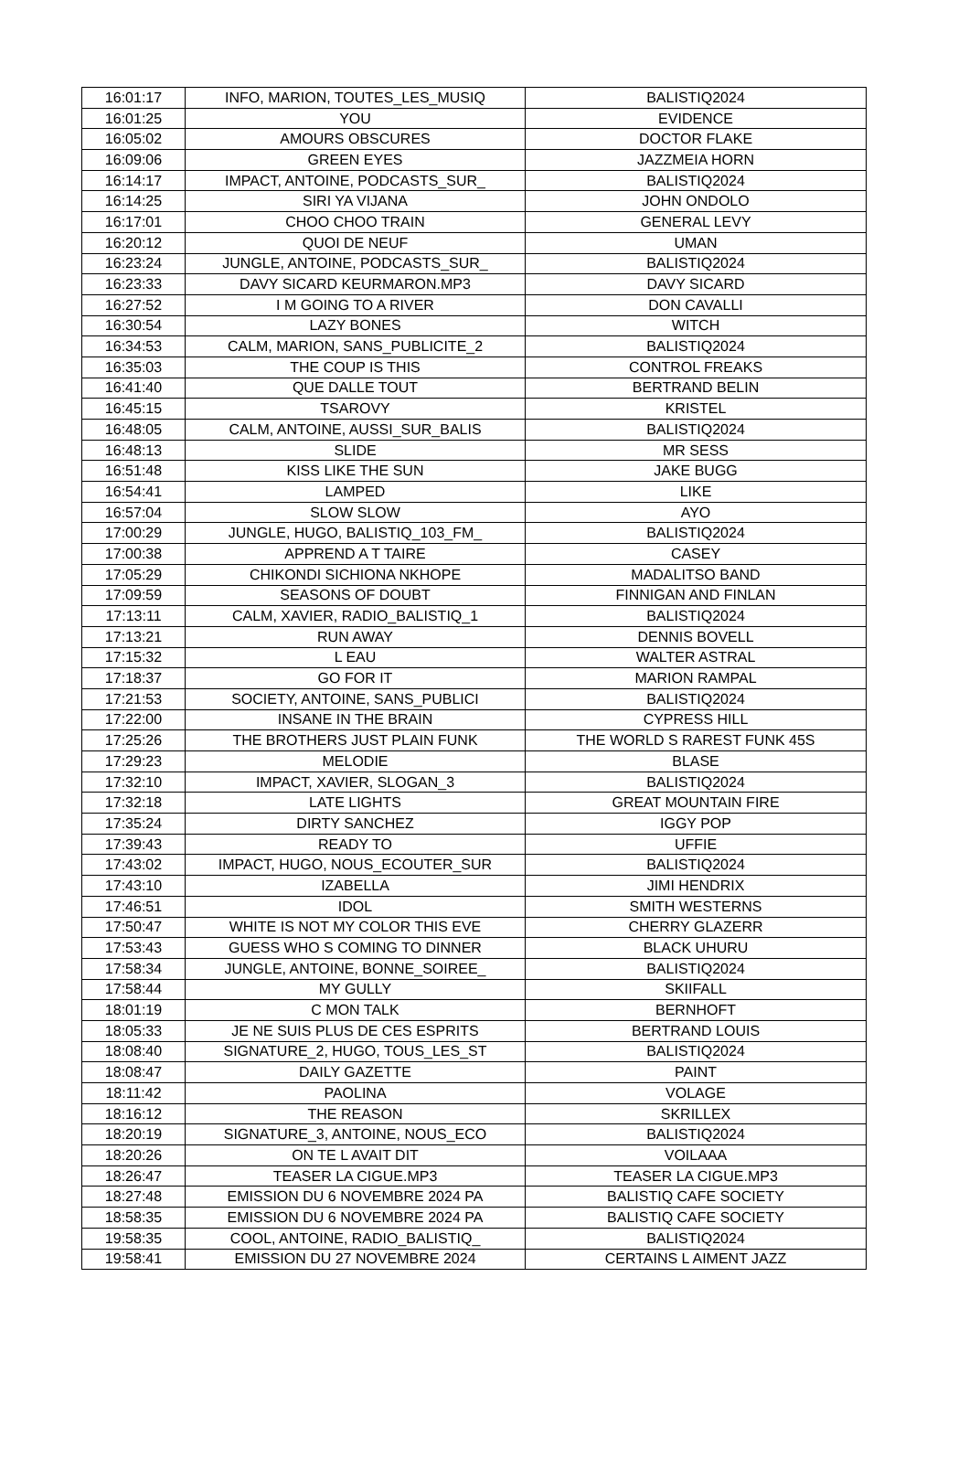| 16:01:17 | INFO, MARION, TOUTES_LES_MUSIQ | BALISTIQ2024 |
| 16:01:25 | YOU | EVIDENCE |
| 16:05:02 | AMOURS OBSCURES | DOCTOR FLAKE |
| 16:09:06 | GREEN EYES | JAZZMEIA HORN |
| 16:14:17 | IMPACT, ANTOINE, PODCASTS_SUR_ | BALISTIQ2024 |
| 16:14:25 | SIRI YA VIJANA | JOHN ONDOLO |
| 16:17:01 | CHOO CHOO TRAIN | GENERAL LEVY |
| 16:20:12 | QUOI DE NEUF | UMAN |
| 16:23:24 | JUNGLE, ANTOINE, PODCASTS_SUR_ | BALISTIQ2024 |
| 16:23:33 | DAVY SICARD KEURMARON.MP3 | DAVY SICARD |
| 16:27:52 | I M GOING TO A RIVER | DON CAVALLI |
| 16:30:54 | LAZY BONES | WITCH |
| 16:34:53 | CALM, MARION, SANS_PUBLICITE_2 | BALISTIQ2024 |
| 16:35:03 | THE COUP IS THIS | CONTROL FREAKS |
| 16:41:40 | QUE DALLE TOUT | BERTRAND BELIN |
| 16:45:15 | TSAROVY | KRISTEL |
| 16:48:05 | CALM, ANTOINE, AUSSI_SUR_BALIS | BALISTIQ2024 |
| 16:48:13 | SLIDE | MR SESS |
| 16:51:48 | KISS LIKE THE SUN | JAKE BUGG |
| 16:54:41 | LAMPED | LIKE |
| 16:57:04 | SLOW SLOW | AYO |
| 17:00:29 | JUNGLE, HUGO, BALISTIQ_103_FM_ | BALISTIQ2024 |
| 17:00:38 | APPREND A T TAIRE | CASEY |
| 17:05:29 | CHIKONDI SICHIONA NKHOPE | MADALITSO BAND |
| 17:09:59 | SEASONS OF DOUBT | FINNIGAN AND FINLAN |
| 17:13:11 | CALM, XAVIER, RADIO_BALISTIQ_1 | BALISTIQ2024 |
| 17:13:21 | RUN AWAY | DENNIS BOVELL |
| 17:15:32 | L EAU | WALTER ASTRAL |
| 17:18:37 | GO FOR IT | MARION RAMPAL |
| 17:21:53 | SOCIETY, ANTOINE, SANS_PUBLICI | BALISTIQ2024 |
| 17:22:00 | INSANE IN THE BRAIN | CYPRESS HILL |
| 17:25:26 | THE BROTHERS JUST PLAIN FUNK | THE WORLD S RAREST FUNK 45S |
| 17:29:23 | MELODIE | BLASE |
| 17:32:10 | IMPACT, XAVIER, SLOGAN_3 | BALISTIQ2024 |
| 17:32:18 | LATE LIGHTS | GREAT MOUNTAIN FIRE |
| 17:35:24 | DIRTY SANCHEZ | IGGY POP |
| 17:39:43 | READY TO | UFFIE |
| 17:43:02 | IMPACT, HUGO, NOUS_ECOUTER_SUR | BALISTIQ2024 |
| 17:43:10 | IZABELLA | JIMI HENDRIX |
| 17:46:51 | IDOL | SMITH WESTERNS |
| 17:50:47 | WHITE IS NOT MY COLOR THIS EVE | CHERRY GLAZERR |
| 17:53:43 | GUESS WHO S COMING TO DINNER | BLACK UHURU |
| 17:58:34 | JUNGLE, ANTOINE, BONNE_SOIREE_ | BALISTIQ2024 |
| 17:58:44 | MY GULLY | SKIIFALL |
| 18:01:19 | C MON TALK | BERNHOFT |
| 18:05:33 | JE NE SUIS PLUS DE CES ESPRITS | BERTRAND LOUIS |
| 18:08:40 | SIGNATURE_2, HUGO, TOUS_LES_ST | BALISTIQ2024 |
| 18:08:47 | DAILY GAZETTE | PAINT |
| 18:11:42 | PAOLINA | VOLAGE |
| 18:16:12 | THE REASON | SKRILLEX |
| 18:20:19 | SIGNATURE_3, ANTOINE, NOUS_ECO | BALISTIQ2024 |
| 18:20:26 | ON TE L AVAIT DIT | VOILAAA |
| 18:26:47 | TEASER LA CIGUE.MP3 | TEASER LA CIGUE.MP3 |
| 18:27:48 | EMISSION DU 6 NOVEMBRE 2024 PA | BALISTIQ CAFE SOCIETY |
| 18:58:35 | EMISSION DU 6 NOVEMBRE 2024 PA | BALISTIQ CAFE SOCIETY |
| 19:58:35 | COOL, ANTOINE, RADIO_BALISTIQ_ | BALISTIQ2024 |
| 19:58:41 | EMISSION DU 27 NOVEMBRE 2024 | CERTAINS L AIMENT JAZZ |